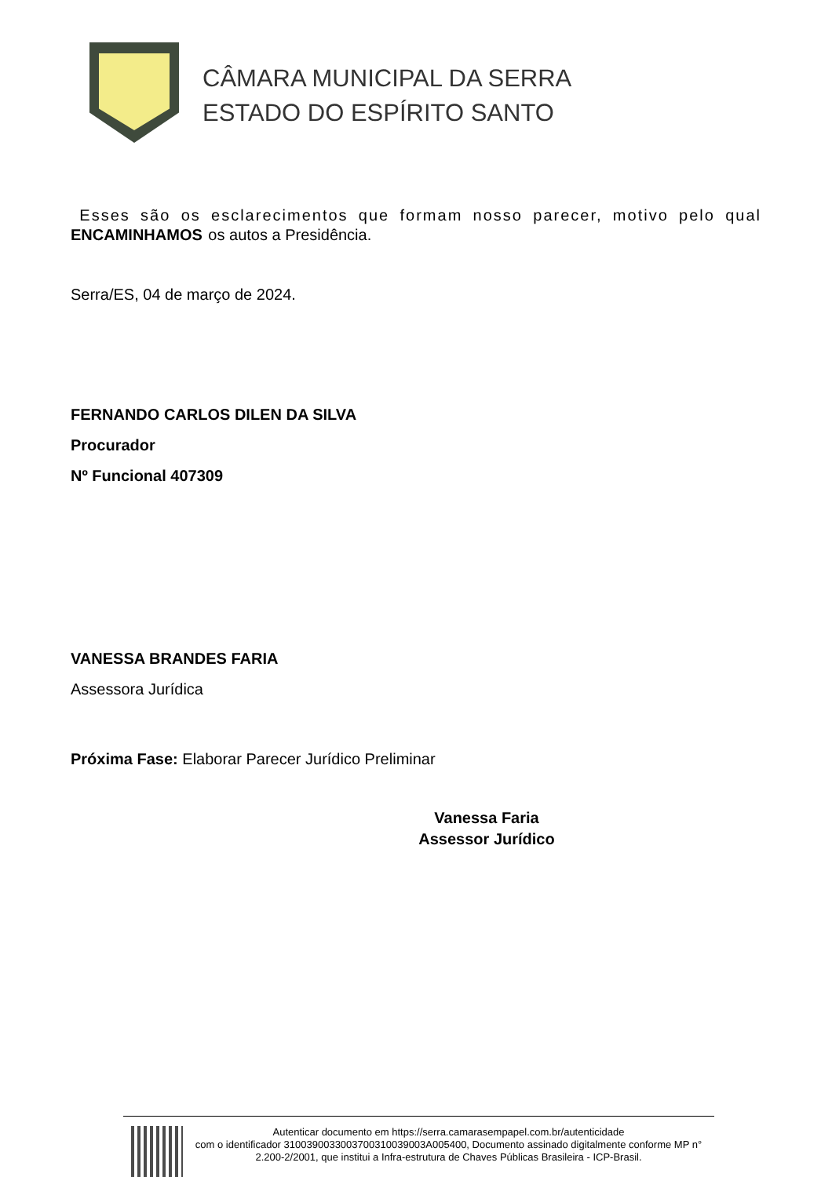CÂMARA MUNICIPAL DA SERRA
ESTADO DO ESPÍRITO SANTO
Esses são os esclarecimentos que formam nosso parecer, motivo pelo qual ENCAMINHAMOS os autos a Presidência.
Serra/ES, 04 de março de 2024.
FERNANDO CARLOS DILEN DA SILVA
Procurador
Nº Funcional 407309
VANESSA BRANDES FARIA
Assessora Jurídica
Próxima Fase: Elaborar Parecer Jurídico Preliminar
Vanessa Faria
Assessor Jurídico
Autenticar documento em https://serra.camarasempapel.com.br/autenticidade
com o identificador 3100390033003700310039003A005400, Documento assinado digitalmente conforme MP n° 2.200-2/2001, que institui a Infra-estrutura de Chaves Públicas Brasileira - ICP-Brasil.